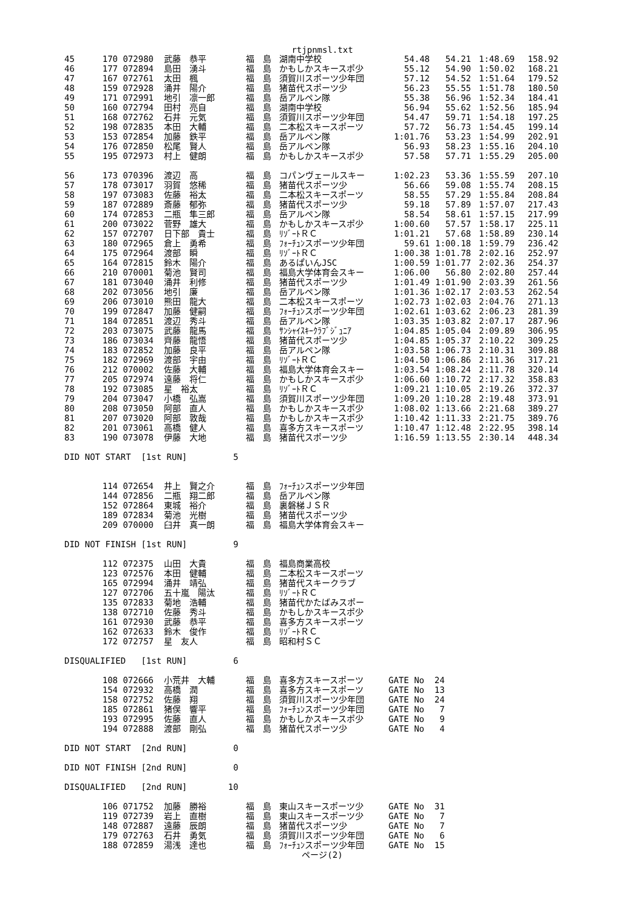rtjpnmsl.txt
| 45 | 170 | 072980 | 武藤 恭平 | 福 島 | 湖南中学校 | 54.48 | 54.21 | 1:48.69 | 158.92 |
| 46 | 177 | 072894 | 島田 湧斗 | 福 島 | かもしかスキースポ少 | 55.12 | 54.90 | 1:50.02 | 168.21 |
| 47 | 167 | 072761 | 太田 楓 | 福 島 | 須賀川スポーツ少年団 | 57.12 | 54.52 | 1:51.64 | 179.52 |
| 48 | 159 | 072928 | 涌井 陽介 | 福 島 | 猪苗代スポーツ少 | 56.23 | 55.55 | 1:51.78 | 180.50 |
| 49 | 171 | 072991 | 地引 凛一郎 | 福 島 | 岳アルペン隊 | 55.38 | 56.96 | 1:52.34 | 184.41 |
| 50 | 160 | 072794 | 田村 亮自 | 福 島 | 湖南中学校 | 56.94 | 55.62 | 1:52.56 | 185.94 |
| 51 | 168 | 072762 | 石井 元気 | 福 島 | 須賀川スポーツ少年団 | 54.47 | 59.71 | 1:54.18 | 197.25 |
| 52 | 198 | 072835 | 本田 大輔 | 福 島 | 二本松スキースポーツ | 57.72 | 56.73 | 1:54.45 | 199.14 |
| 53 | 153 | 072854 | 加藤 鉄平 | 福 島 | 岳アルペン隊 | 1:01.76 | 53.23 | 1:54.99 | 202.91 |
| 54 | 176 | 072850 | 松尾 賢人 | 福 島 | 岳アルペン隊 | 56.93 | 58.23 | 1:55.16 | 204.10 |
| 55 | 195 | 072973 | 村上 健朗 | 福 島 | かもしかスキースポ少 | 57.58 | 57.71 | 1:55.29 | 205.00 |
| 56 | 173 | 070396 | 渡辺 高 | 福 島 | コパンヴェールスキー | 1:02.23 | 53.36 | 1:55.59 | 207.10 |
| 57 | 178 | 073017 | 羽賀 悠稀 | 福 島 | 猪苗代スポーツ少 | 56.66 | 59.08 | 1:55.74 | 208.15 |
| 58 | 197 | 073083 | 佐藤 裕太 | 福 島 | 二本松スキースポーツ | 58.55 | 57.29 | 1:55.84 | 208.84 |
| 59 | 187 | 072889 | 斎藤 郁弥 | 福 島 | 猪苗代スポーツ少 | 59.18 | 57.89 | 1:57.07 | 217.43 |
| 60 | 174 | 072853 | 二瓶 隼三郎 | 福 島 | 岳アルペン隊 | 58.54 | 58.61 | 1:57.15 | 217.99 |
| 61 | 200 | 073022 | 菅野 雄大 | 福 島 | かもしかスキースポ少 | 1:00.60 | 57.57 | 1:58.17 | 225.11 |
| 62 | 157 | 072707 | 日下部 貴士 | 福 島 | ﾘｿﾞｰﾄＲＣ | 1:01.21 | 57.68 | 1:58.89 | 230.14 |
| 63 | 180 | 072965 | 倉上 勇希 | 福 島 | ﾌｫｰﾁｭﾝスポーツ少年団 | 59.61 | 1:00.18 | 1:59.79 | 236.42 |
| 64 | 175 | 072964 | 渡部 瞬 | 福 島 | ﾘｿﾞｰﾄＲＣ | 1:00.38 | 1:01.78 | 2:02.16 | 252.97 |
| 65 | 164 | 072815 | 鈴木 陽介 | 福 島 | あるぱいんJSC | 1:00.59 | 1:01.77 | 2:02.36 | 254.37 |
| 66 | 210 | 070001 | 菊池 賢司 | 福 島 | 福島大学体育会スキー | 1:06.00 | 56.80 | 2:02.80 | 257.44 |
| 67 | 181 | 073040 | 涌井 利修 | 福 島 | 猪苗代スポーツ少 | 1:01.49 | 1:01.90 | 2:03.39 | 261.56 |
| 68 | 202 | 073056 | 地引 廉 | 福 島 | 岳アルペン隊 | 1:01.36 | 1:02.17 | 2:03.53 | 262.54 |
| 69 | 206 | 073010 | 熊田 龍大 | 福 島 | 二本松スキースポーツ | 1:02.73 | 1:02.03 | 2:04.76 | 271.13 |
| 70 | 199 | 072847 | 加藤 健嗣 | 福 島 | ﾌｫｰﾁｭﾝスポーツ少年団 | 1:02.61 | 1:03.62 | 2:06.23 | 281.39 |
| 71 | 184 | 072851 | 渡辺 秀斗 | 福 島 | 岳アルペン隊 | 1:03.35 | 1:03.82 | 2:07.17 | 287.96 |
| 72 | 203 | 073075 | 武藤 龍馬 | 福 島 | ｻﾝｼｬｲｽｷｰｸﾗﾌﾞｼﾞｭﾆｱ | 1:04.85 | 1:05.04 | 2:09.89 | 306.95 |
| 73 | 186 | 073034 | 齊藤 龍悟 | 福 島 | 猪苗代スポーツ少 | 1:04.85 | 1:05.37 | 2:10.22 | 309.25 |
| 74 | 183 | 072852 | 加藤 良平 | 福 島 | 岳アルペン隊 | 1:03.58 | 1:06.73 | 2:10.31 | 309.88 |
| 75 | 182 | 072969 | 渡部 宇由 | 福 島 | ﾘｿﾞｰﾄＲＣ | 1:04.50 | 1:06.86 | 2:11.36 | 317.21 |
| 76 | 212 | 070002 | 佐藤 大輔 | 福 島 | 福島大学体育会スキー | 1:03.54 | 1:08.24 | 2:11.78 | 320.14 |
| 77 | 205 | 072974 | 遠藤 将仁 | 福 島 | かもしかスキースポ少 | 1:06.60 | 1:10.72 | 2:17.32 | 358.83 |
| 78 | 192 | 073085 | 星 裕太 | 福 島 | ﾘｿﾞｰﾄＲＣ | 1:09.21 | 1:10.05 | 2:19.26 | 372.37 |
| 79 | 204 | 073047 | 小橋 弘嵩 | 福 島 | 須賀川スポーツ少年団 | 1:09.20 | 1:10.28 | 2:19.48 | 373.91 |
| 80 | 208 | 073050 | 阿部 直人 | 福 島 | かもしかスキースポ少 | 1:08.02 | 1:13.66 | 2:21.68 | 389.27 |
| 81 | 207 | 073020 | 阿部 敦哉 | 福 島 | かもしかスキースポ少 | 1:10.42 | 1:11.33 | 2:21.75 | 389.76 |
| 82 | 201 | 073061 | 高橋 健人 | 福 島 | 喜多方スキースポーツ | 1:10.47 | 1:12.48 | 2:22.95 | 398.14 |
| 83 | 190 | 073078 | 伊藤 大地 | 福 島 | 猪苗代スポーツ少 | 1:16.59 | 1:13.55 | 2:30.14 | 448.34 |
DID NOT START [1st RUN] 5
| | 114 | 072654 | 井上 賢之介 | 福 島 | ﾌｫｰﾁｭﾝスポーツ少年団 |
| | 144 | 072856 | 二瓶 翔二郎 | 福 島 | 岳アルペン隊 |
| | 152 | 072864 | 東城 裕介 | 福 島 | 裏磐梯ＪＳＲ |
| | 189 | 072834 | 菊池 光樹 | 福 島 | 猪苗代スポーツ少 |
| | 209 | 070000 | 臼井 真一朗 | 福 島 | 福島大学体育会スキー |
DID NOT FINISH [1st RUN] 9
| | 112 | 072375 | 山田 大貴 | 福 島 | 福島商業高校 |
| | 123 | 072576 | 本田 健輔 | 福 島 | 二本松スキースポーツ |
| | 165 | 072994 | 涌井 靖弘 | 福 島 | 猪苗代スキークラブ |
| | 127 | 072706 | 五十嵐 陽汰 | 福 島 | ﾘｿﾞｰﾄＲＣ |
| | 135 | 072833 | 菊地 浩輔 | 福 島 | 猪苗代かたばみスポー |
| | 138 | 072710 | 佐藤 秀斗 | 福 島 | かもしかスキースポ少 |
| | 161 | 072930 | 武藤 恭平 | 福 島 | 喜多方スキースポーツ |
| | 162 | 072633 | 鈴木 俊作 | 福 島 | ﾘｿﾞｰﾄＲＣ |
| | 172 | 072757 | 星 友人 | 福 島 | 昭和村ＳＣ |
DISQUALIFIED [1st RUN] 6
| | 108 | 072666 | 小荒井 大輔 | 福 島 | 喜多方スキースポーツ | GATE No 24 |
| | 154 | 072932 | 高橋 潤 | 福 島 | 喜多方スキースポーツ | GATE No 13 |
| | 158 | 072752 | 佐藤 翔 | 福 島 | 須賀川スポーツ少年団 | GATE No 24 |
| | 185 | 072861 | 猪俣 響平 | 福 島 | ﾌｫｰﾁｭﾝスポーツ少年団 | GATE No 7 |
| | 193 | 072995 | 佐藤 直人 | 福 島 | かもしかスキースポ少 | GATE No 9 |
| | 194 | 072888 | 渡部 剛弘 | 福 島 | 猪苗代スポーツ少 | GATE No 4 |
DID NOT START [2nd RUN] 0
DID NOT FINISH [2nd RUN] 0
DISQUALIFIED [2nd RUN] 10
| | 106 | 071752 | 加藤 勝裕 | 福 島 | 東山スキースポーツ少 | GATE No 31 |
| | 119 | 072739 | 岩上 直樹 | 福 島 | 東山スキースポーツ少 | GATE No 7 |
| | 148 | 072887 | 遠藤 辰朗 | 福 島 | 猪苗代スポーツ少 | GATE No 7 |
| | 179 | 072763 | 石井 勇気 | 福 島 | 須賀川スポーツ少年団 | GATE No 6 |
| | 188 | 072859 | 湯浅 達也 | 福 島 | ﾌｫｰﾁｭﾝスポーツ少年団 | GATE No 15 |
ページ(2)